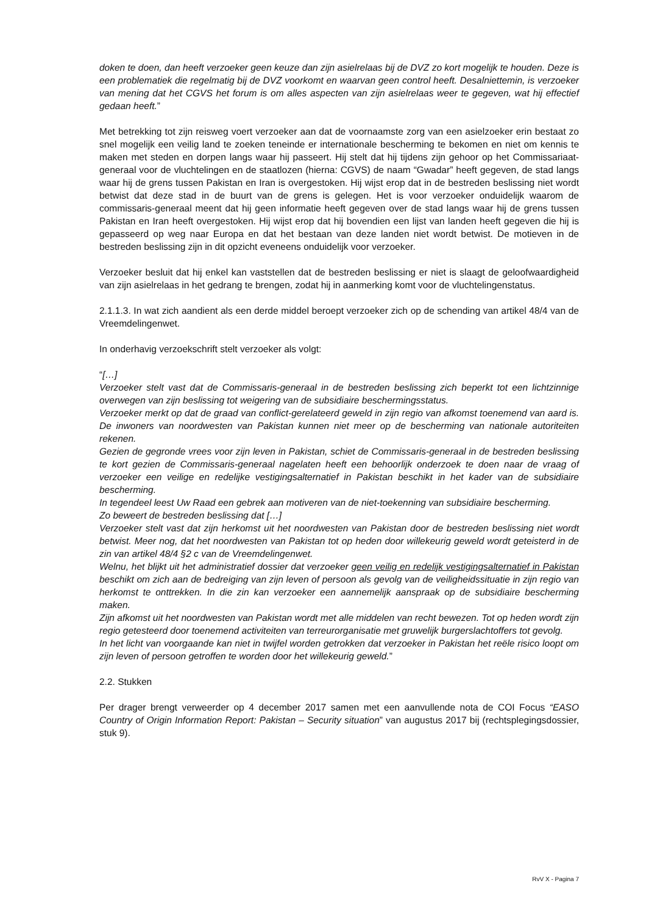doken te doen, dan heeft verzoeker geen keuze dan zijn asielrelaas bij de DVZ zo kort mogelijk te houden. Deze is een problematiek die regelmatig bij de DVZ voorkomt en waarvan geen control heeft. Desalniettemin, is verzoeker van mening dat het CGVS het forum is om alles aspecten van zijn asielrelaas weer te gegeven, wat hij effectief gedaan heeft.”
Met betrekking tot zijn reisweg voert verzoeker aan dat de voornaamste zorg van een asielzoeker erin bestaat zo snel mogelijk een veilig land te zoeken teneinde er internationale bescherming te bekomen en niet om kennis te maken met steden en dorpen langs waar hij passeert. Hij stelt dat hij tijdens zijn gehoor op het Commissariaat-generaal voor de vluchtelingen en de staatlozen (hierna: CGVS) de naam “Gwadar” heeft gegeven, de stad langs waar hij de grens tussen Pakistan en Iran is overgestoken. Hij wijst erop dat in de bestreden beslissing niet wordt betwist dat deze stad in de buurt van de grens is gelegen. Het is voor verzoeker onduidelijk waarom de commissaris-generaal meent dat hij geen informatie heeft gegeven over de stad langs waar hij de grens tussen Pakistan en Iran heeft overgestoken. Hij wijst erop dat hij bovendien een lijst van landen heeft gegeven die hij is gepasseerd op weg naar Europa en dat het bestaan van deze landen niet wordt betwist. De motieven in de bestreden beslissing zijn in dit opzicht eveneens onduidelijk voor verzoeker.
Verzoeker besluit dat hij enkel kan vaststellen dat de bestreden beslissing er niet is slaagt de geloofwaardigheid van zijn asielrelaas in het gedrang te brengen, zodat hij in aanmerking komt voor de vluchtelingenstatus.
2.1.1.3. In wat zich aandient als een derde middel beroept verzoeker zich op de schending van artikel 48/4 van de Vreemdelingenwet.
In onderhavig verzoekschrift stelt verzoeker als volgt:
“[…]
Verzoeker stelt vast dat de Commissaris-generaal in de bestreden beslissing zich beperkt tot een lichtzinnige overwegen van zijn beslissing tot weigering van de subsidiaire beschermingsstatus.
Verzoeker merkt op dat de graad van conflict-gerelateerd geweld in zijn regio van afkomst toenemend van aard is. De inwoners van noordwesten van Pakistan kunnen niet meer op de bescherming van nationale autoriteiten rekenen.
Gezien de gegronde vrees voor zijn leven in Pakistan, schiet de Commissaris-generaal in de bestreden beslissing te kort gezien de Commissaris-generaal nagelaten heeft een behoorlijk onderzoek te doen naar de vraag of verzoeker een veilige en redelijke vestigingsalternatief in Pakistan beschikt in het kader van de subsidiaire bescherming.
In tegendeel leest Uw Raad een gebrek aan motiveren van de niet-toekenning van subsidiaire bescherming.
Zo beweert de bestreden beslissing dat […]
Verzoeker stelt vast dat zijn herkomst uit het noordwesten van Pakistan door de bestreden beslissing niet wordt betwist. Meer nog, dat het noordwesten van Pakistan tot op heden door willekeurig geweld wordt geteisterd in de zin van artikel 48/4 §2 c van de Vreemdelingenwet.
Welnu, het blijkt uit het administratief dossier dat verzoeker geen veilig en redelijk vestigingsalternatief in Pakistan beschikt om zich aan de bedreiging van zijn leven of persoon als gevolg van de veiligheidssituatie in zijn regio van herkomst te onttrekken. In die zin kan verzoeker een aannemelijk aanspraak op de subsidiaire bescherming maken.
Zijn afkomst uit het noordwesten van Pakistan wordt met alle middelen van recht bewezen. Tot op heden wordt zijn regio getesteerd door toenemend activiteiten van terreurorganisatie met gruwelijk burgerslachtoffers tot gevolg.
In het licht van voorgaande kan niet in twijfel worden getrokken dat verzoeker in Pakistan het reële risico loopt om zijn leven of persoon getroffen te worden door het willekeurig geweld.”
2.2. Stukken
Per drager brengt verweerder op 4 december 2017 samen met een aanvullende nota de COI Focus “EASO Country of Origin Information Report: Pakistan – Security situation” van augustus 2017 bij (rechtsplegingsdossier, stuk 9).
RvV X - Pagina 7